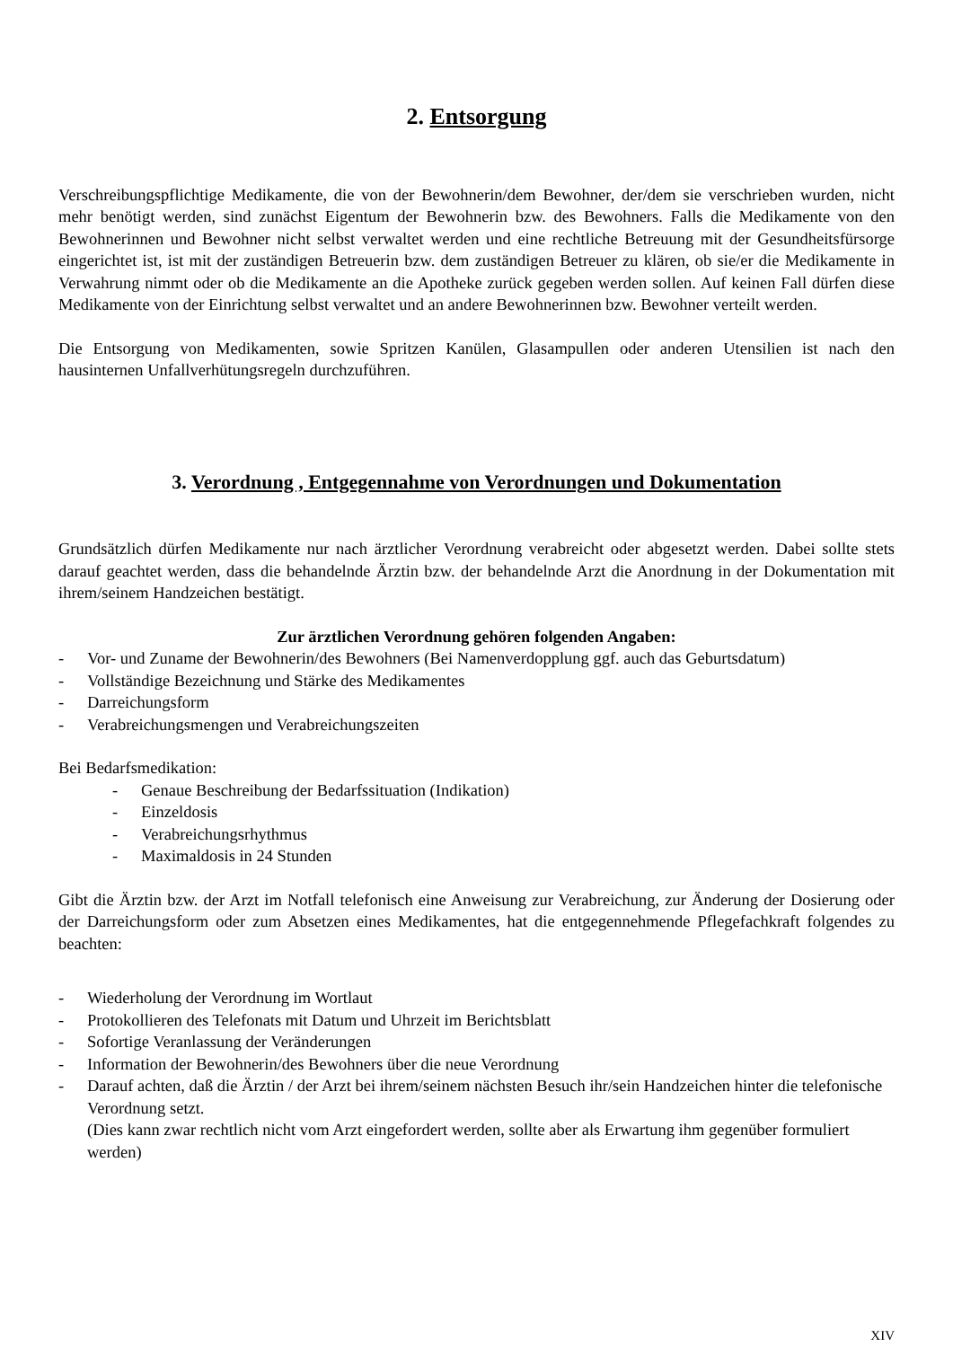2. Entsorgung
Verschreibungspflichtige Medikamente, die von der Bewohnerin/dem Bewohner, der/dem sie verschrieben wurden, nicht mehr benötigt werden, sind zunächst Eigentum der Bewohnerin bzw. des Bewohners. Falls die Medikamente von den Bewohnerinnen und Bewohner nicht selbst verwaltet werden und eine rechtliche Betreuung mit der Gesundheitsfürsorge eingerichtet ist, ist mit der zuständigen Betreuerin bzw. dem zuständigen Betreuer zu klären, ob sie/er die Medikamente in Verwahrung nimmt oder ob die Medikamente an die Apotheke zurück gegeben werden sollen. Auf keinen Fall dürfen diese Medikamente von der Einrichtung selbst verwaltet und an andere Bewohnerinnen bzw. Bewohner verteilt werden.
Die Entsorgung von Medikamenten, sowie Spritzen Kanülen, Glasampullen oder anderen Utensilien ist nach den hausinternen Unfallverhütungsregeln durchzuführen.
3. Verordnung , Entgegennahme von Verordnungen und Dokumentation
Grundsätzlich dürfen Medikamente nur nach ärztlicher Verordnung verabreicht oder abgesetzt werden. Dabei sollte stets darauf geachtet werden, dass die behandelnde Ärztin bzw. der behandelnde Arzt die Anordnung in der Dokumentation mit ihrem/seinem Handzeichen bestätigt.
Zur ärztlichen Verordnung gehören folgenden Angaben:
- Vor- und Zuname der Bewohnerin/des Bewohners (Bei Namenverdopplung ggf. auch das Geburtsdatum)
- Vollständige Bezeichnung und Stärke des Medikamentes
- Darreichungsform
- Verabreichungsmengen und Verabreichungszeiten
Bei Bedarfsmedikation:
- Genaue Beschreibung der Bedarfssituation (Indikation)
- Einzeldosis
- Verabreichungsrhythmus
- Maximaldosis in 24 Stunden
Gibt die Ärztin bzw. der Arzt im Notfall telefonisch eine Anweisung zur Verabreichung, zur Änderung der Dosierung oder der Darreichungsform oder zum Absetzen eines Medikamentes, hat die entgegennehmende Pflegefachkraft folgendes zu beachten:
- Wiederholung der Verordnung im Wortlaut
- Protokollieren des Telefonats mit Datum und Uhrzeit im Berichtsblatt
- Sofortige Veranlassung der Veränderungen
- Information der Bewohnerin/des Bewohners über die neue Verordnung
- Darauf achten, daß die Ärztin / der Arzt bei ihrem/seinem nächsten Besuch ihr/sein Handzeichen hinter die telefonische Verordnung setzt.
(Dies kann zwar rechtlich nicht vom Arzt eingefordert werden, sollte aber als Erwartung ihm gegenüber formuliert werden)
XIV